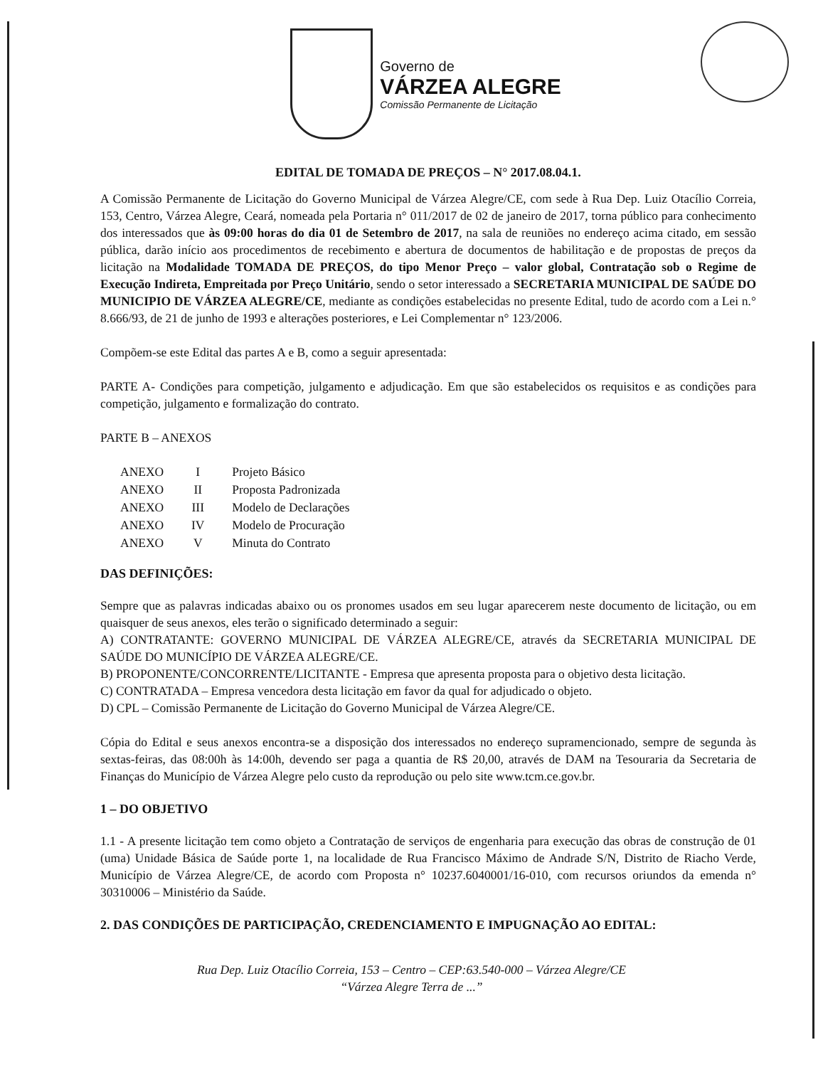Governo de
VÁRZEA ALEGRE
Comissão Permanente de Licitação
EDITAL DE TOMADA DE PREÇOS – N° 2017.08.04.1.
A Comissão Permanente de Licitação do Governo Municipal de Várzea Alegre/CE, com sede à Rua Dep. Luiz Otacílio Correia, 153, Centro, Várzea Alegre, Ceará, nomeada pela Portaria n° 011/2017 de 02 de janeiro de 2017, torna público para conhecimento dos interessados que às 09:00 horas do dia 01 de Setembro de 2017, na sala de reuniões no endereço acima citado, em sessão pública, darão início aos procedimentos de recebimento e abertura de documentos de habilitação e de propostas de preços da licitação na Modalidade TOMADA DE PREÇOS, do tipo Menor Preço – valor global, Contratação sob o Regime de Execução Indireta, Empreitada por Preço Unitário, sendo o setor interessado a SECRETARIA MUNICIPAL DE SAÚDE DO MUNICIPIO DE VÁRZEA ALEGRE/CE, mediante as condições estabelecidas no presente Edital, tudo de acordo com a Lei n.° 8.666/93, de 21 de junho de 1993 e alterações posteriores, e Lei Complementar n° 123/2006.
Compõem-se este Edital das partes A e B, como a seguir apresentada:
PARTE A- Condições para competição, julgamento e adjudicação. Em que são estabelecidos os requisitos e as condições para competição, julgamento e formalização do contrato.
PARTE B – ANEXOS
| ANEXO | I | Projeto Básico |
| ANEXO | II | Proposta Padronizada |
| ANEXO | III | Modelo de Declarações |
| ANEXO | IV | Modelo de Procuração |
| ANEXO | V | Minuta do Contrato |
DAS DEFINIÇÕES:
Sempre que as palavras indicadas abaixo ou os pronomes usados em seu lugar aparecerem neste documento de licitação, ou em quaisquer de seus anexos, eles terão o significado determinado a seguir:
A) CONTRATANTE: GOVERNO MUNICIPAL DE VÁRZEA ALEGRE/CE, através da SECRETARIA MUNICIPAL DE SAÚDE DO MUNICÍPIO DE VÁRZEA ALEGRE/CE.
B) PROPONENTE/CONCORRENTE/LICITANTE - Empresa que apresenta proposta para o objetivo desta licitação.
C) CONTRATADA – Empresa vencedora desta licitação em favor da qual for adjudicado o objeto.
D) CPL – Comissão Permanente de Licitação do Governo Municipal de Várzea Alegre/CE.
Cópia do Edital e seus anexos encontra-se a disposição dos interessados no endereço supramencionado, sempre de segunda às sextas-feiras, das 08:00h às 14:00h, devendo ser paga a quantia de R$ 20,00, através de DAM na Tesouraria da Secretaria de Finanças do Município de Várzea Alegre pelo custo da reprodução ou pelo site www.tcm.ce.gov.br.
1 – DO OBJETIVO
1.1 - A presente licitação tem como objeto a Contratação de serviços de engenharia para execução das obras de construção de 01 (uma) Unidade Básica de Saúde porte 1, na localidade de Rua Francisco Máximo de Andrade S/N, Distrito de Riacho Verde, Município de Várzea Alegre/CE, de acordo com Proposta n° 10237.6040001/16-010, com recursos oriundos da emenda n° 30310006 – Ministério da Saúde.
2. DAS CONDIÇÕES DE PARTICIPAÇÃO, CREDENCIAMENTO E IMPUGNAÇÃO AO EDITAL:
Rua Dep. Luiz Otacílio Correia, 153 – Centro – CEP:63.540-000 – Várzea Alegre/CE
“Várzea Alegre Terra de ...”